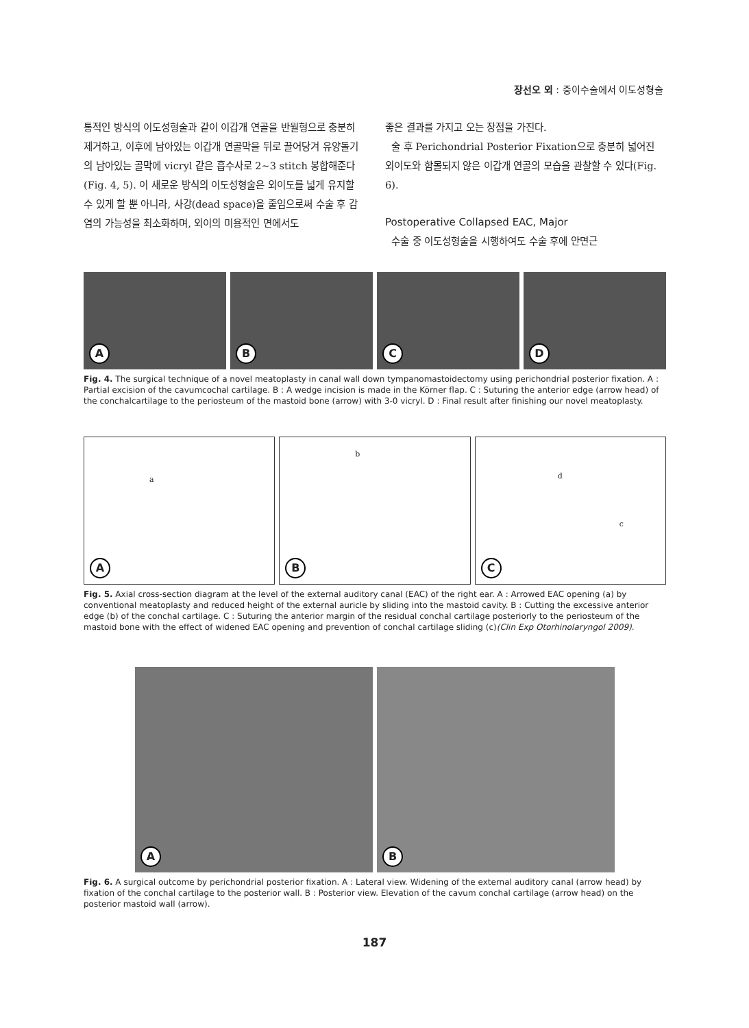장선오 외 : 중이수술에서 이도성형술
통적인 방식의 이도성형술과 같이 이갑개 연골을 반월형으로 충분히 제거하고, 이후에 남아있는 이갑개 연골막을 뒤로 끌어당겨 유양돌기의 남아있는 골막에 vicryl 같은 흡수사로 2~3 stitch 봉합해준다(Fig. 4, 5). 이 새로운 방식의 이도성형술은 외이도를 넓게 유지할 수 있게 할 뿐 아니라, 사강(dead space)을 줄임으로써 수술 후 감염의 가능성을 최소화하며, 외이의 미용적인 면에서도
좋은 결과를 가지고 오는 장점을 가진다.
술 후 Perichondrial Posterior Fixation으로 충분히 넓어진 외이도와 함몰되지 않은 이갑개 연골의 모습을 관찰할 수 있다(Fig. 6).
Postoperative Collapsed EAC, Major
수술 중 이도성형술을 시행하여도 수술 후에 안면근
A
B
C
D
Fig. 4. The surgical technique of a novel meatoplasty in canal wall down tympanomastoidectomy using perichondrial posterior fixation. A : Partial excision of the cavumcochal cartilage. B : A wedge incision is made in the Körner flap. C : Suturing the anterior edge (arrow head) of the conchalcartilage to the periosteum of the mastoid bone (arrow) with 3-0 vicryl. D : Final result after finishing our novel meatoplasty.
a
A
b
B
d
c
C
Fig. 5. Axial cross-section diagram at the level of the external auditory canal (EAC) of the right ear. A : Arrowed EAC opening (a) by conventional meatoplasty and reduced height of the external auricle by sliding into the mastoid cavity. B : Cutting the excessive anterior edge (b) of the conchal cartilage. C : Suturing the anterior margin of the residual conchal cartilage posteriorly to the periosteum of the mastoid bone with the effect of widened EAC opening and prevention of conchal cartilage sliding (c)(Clin Exp Otorhinolaryngol 2009).
A
B
Fig. 6. A surgical outcome by perichondrial posterior fixation. A : Lateral view. Widening of the external auditory canal (arrow head) by fixation of the conchal cartilage to the posterior wall. B : Posterior view. Elevation of the cavum conchal cartilage (arrow head) on the posterior mastoid wall (arrow).
187